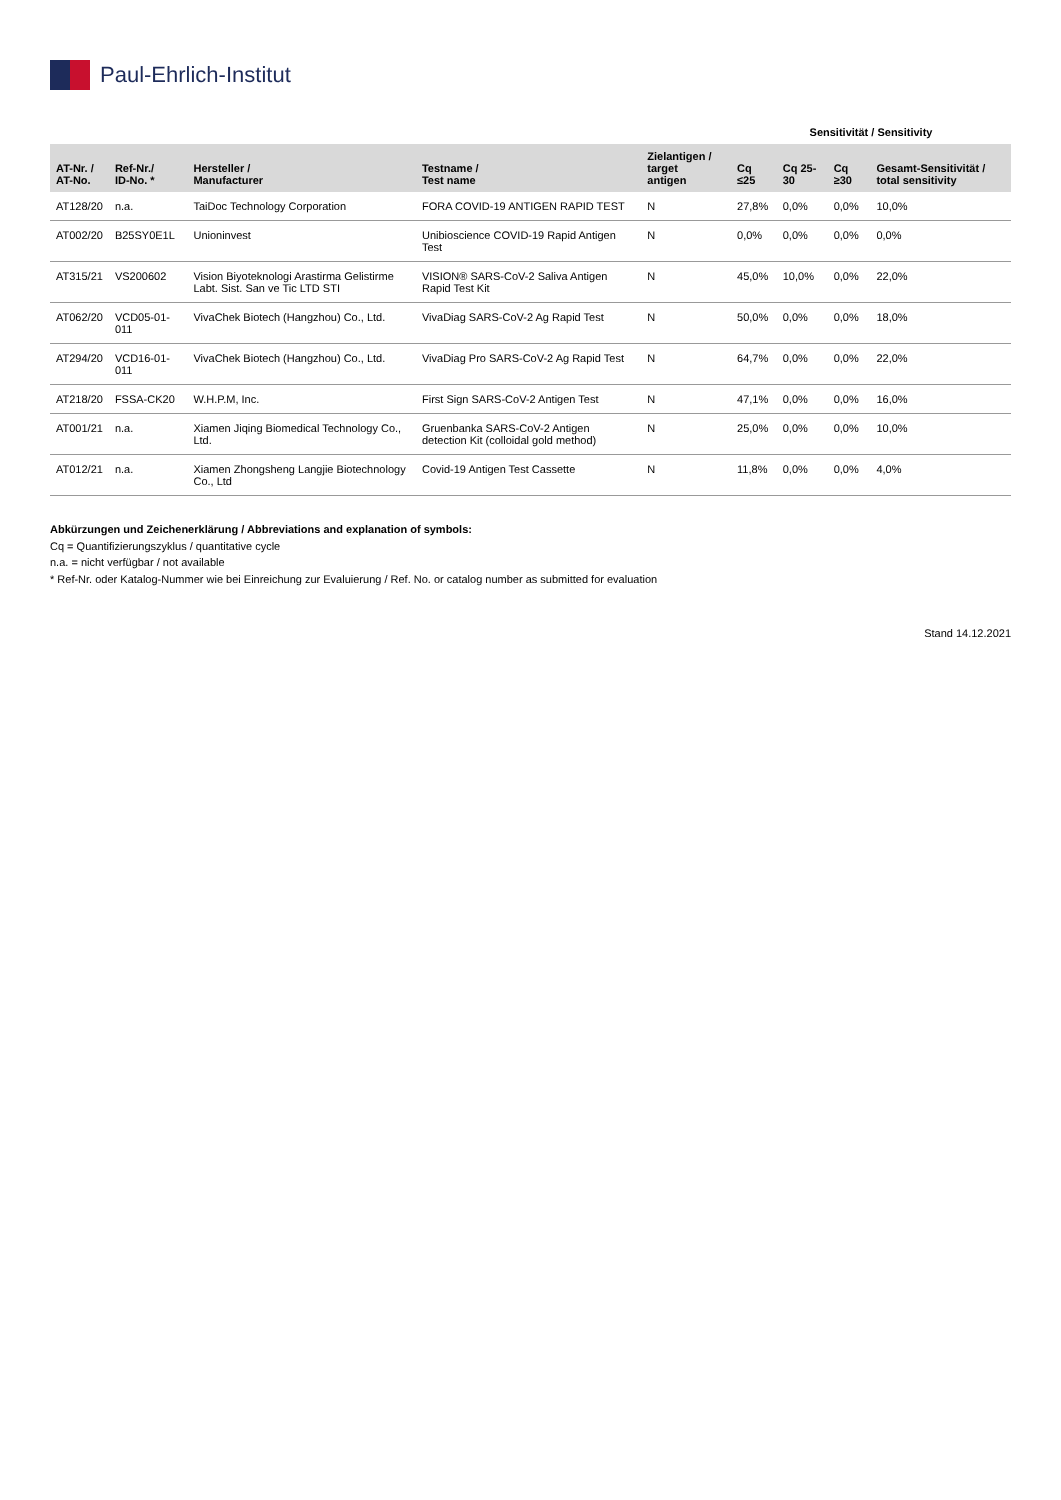Paul-Ehrlich-Institut
| | | | | | | Sensitivität / Sensitivity | | | |
| --- | --- | --- | --- | --- | --- | --- | --- | --- | --- |
| AT-Nr. / AT-No. | Ref-Nr./ ID-No. * | Hersteller / Manufacturer | Testname / Test name | Zielantigen / target antigen | | Cq ≤25 | Cq 25-30 | Cq ≥30 | Gesamt-Sensitivität / total sensitivity |
| AT128/20 | n.a. | TaiDoc Technology Corporation | FORA COVID-19 ANTIGEN RAPID TEST | N | | 27,8% | 0,0% | 0,0% | 10,0% |
| AT002/20 | B25SY0E1L | Unioninvest | Unibioscience COVID-19 Rapid Antigen Test | N | | 0,0% | 0,0% | 0,0% | 0,0% |
| AT315/21 | VS200602 | Vision Biyoteknologi Arastirma Gelistirme Labt. Sist. San ve Tic LTD STI | VISION® SARS-CoV-2 Saliva Antigen Rapid Test Kit | N | | 45,0% | 10,0% | 0,0% | 22,0% |
| AT062/20 | VCD05-01-011 | VivaChek Biotech (Hangzhou) Co., Ltd. | VivaDiag SARS-CoV-2 Ag Rapid Test | N | | 50,0% | 0,0% | 0,0% | 18,0% |
| AT294/20 | VCD16-01-011 | VivaChek Biotech (Hangzhou) Co., Ltd. | VivaDiag Pro SARS-CoV-2 Ag Rapid Test | N | | 64,7% | 0,0% | 0,0% | 22,0% |
| AT218/20 | FSSA-CK20 | W.H.P.M, Inc. | First Sign SARS-CoV-2 Antigen Test | N | | 47,1% | 0,0% | 0,0% | 16,0% |
| AT001/21 | n.a. | Xiamen Jiqing Biomedical Technology Co., Ltd. | Gruenbanka SARS-CoV-2 Antigen detection Kit (colloidal gold method) | N | | 25,0% | 0,0% | 0,0% | 10,0% |
| AT012/21 | n.a. | Xiamen Zhongsheng Langjie Biotechnology Co., Ltd | Covid-19 Antigen Test Cassette | N | | 11,8% | 0,0% | 0,0% | 4,0% |
Abkürzungen und Zeichenerklärung / Abbreviations and explanation of symbols:
Cq = Quantifizierungszyklus / quantitative cycle
n.a. = nicht verfügbar / not available
* Ref-Nr. oder Katalog-Nummer wie bei Einreichung zur Evaluierung / Ref. No. or catalog number as submitted for evaluation
Stand 14.12.2021